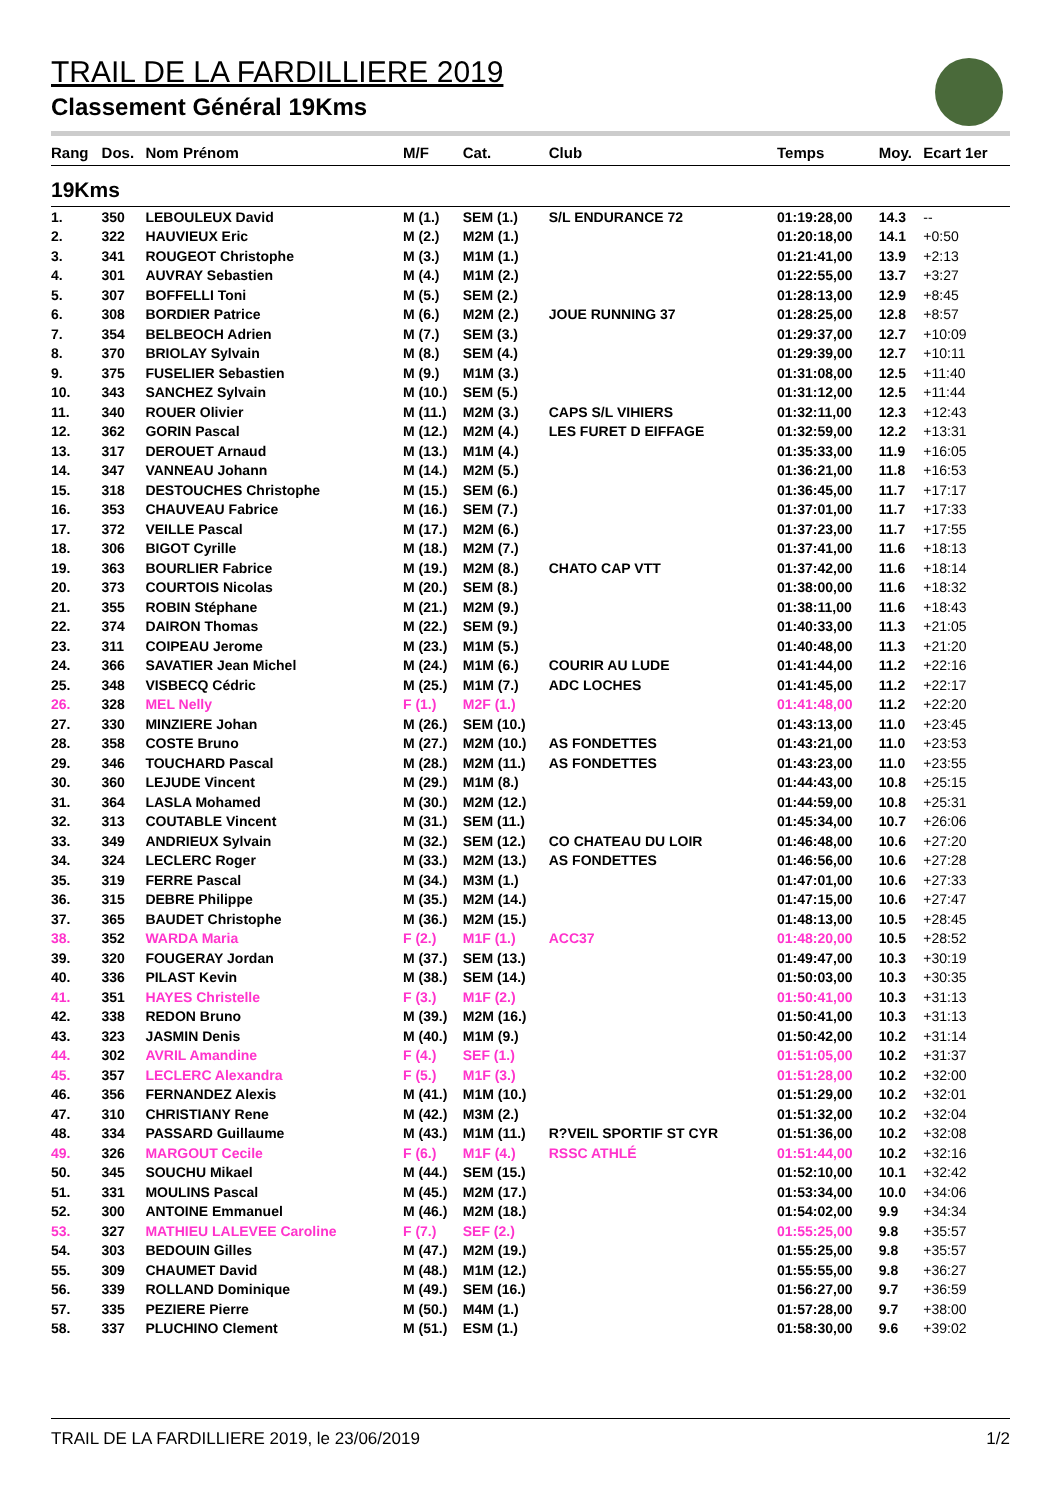TRAIL DE LA FARDILLIERE 2019
Classement Général 19Kms
| Rang | Dos. | Nom Prénom | M/F | Cat. | Club | Temps | Moy. | Ecart 1er |
| --- | --- | --- | --- | --- | --- | --- | --- | --- |
| 19Kms | | | | | | | | |
| 1. | 350 | LEBOULEUX David | M (1.) | SEM (1.) | S/L ENDURANCE 72 | 01:19:28,00 | 14.3 | -- |
| 2. | 322 | HAUVIEUX Eric | M (2.) | M2M (1.) | | 01:20:18,00 | 14.1 | +0:50 |
| 3. | 341 | ROUGEOT Christophe | M (3.) | M1M (1.) | | 01:21:41,00 | 13.9 | +2:13 |
| 4. | 301 | AUVRAY Sebastien | M (4.) | M1M (2.) | | 01:22:55,00 | 13.7 | +3:27 |
| 5. | 307 | BOFFELLI Toni | M (5.) | SEM (2.) | | 01:28:13,00 | 12.9 | +8:45 |
| 6. | 308 | BORDIER Patrice | M (6.) | M2M (2.) | JOUE RUNNING 37 | 01:28:25,00 | 12.8 | +8:57 |
| 7. | 354 | BELBEOCH Adrien | M (7.) | SEM (3.) | | 01:29:37,00 | 12.7 | +10:09 |
| 8. | 370 | BRIOLAY Sylvain | M (8.) | SEM (4.) | | 01:29:39,00 | 12.7 | +10:11 |
| 9. | 375 | FUSELIER Sebastien | M (9.) | M1M (3.) | | 01:31:08,00 | 12.5 | +11:40 |
| 10. | 343 | SANCHEZ Sylvain | M (10.) | SEM (5.) | | 01:31:12,00 | 12.5 | +11:44 |
| 11. | 340 | ROUER Olivier | M (11.) | M2M (3.) | CAPS S/L VIHIERS | 01:32:11,00 | 12.3 | +12:43 |
| 12. | 362 | GORIN Pascal | M (12.) | M2M (4.) | LES FURET D EIFFAGE | 01:32:59,00 | 12.2 | +13:31 |
| 13. | 317 | DEROUET Arnaud | M (13.) | M1M (4.) | | 01:35:33,00 | 11.9 | +16:05 |
| 14. | 347 | VANNEAU Johann | M (14.) | M2M (5.) | | 01:36:21,00 | 11.8 | +16:53 |
| 15. | 318 | DESTOUCHES Christophe | M (15.) | SEM (6.) | | 01:36:45,00 | 11.7 | +17:17 |
| 16. | 353 | CHAUVEAU Fabrice | M (16.) | SEM (7.) | | 01:37:01,00 | 11.7 | +17:33 |
| 17. | 372 | VEILLE Pascal | M (17.) | M2M (6.) | | 01:37:23,00 | 11.7 | +17:55 |
| 18. | 306 | BIGOT Cyrille | M (18.) | M2M (7.) | | 01:37:41,00 | 11.6 | +18:13 |
| 19. | 363 | BOURLIER Fabrice | M (19.) | M2M (8.) | CHATO CAP VTT | 01:37:42,00 | 11.6 | +18:14 |
| 20. | 373 | COURTOIS Nicolas | M (20.) | SEM (8.) | | 01:38:00,00 | 11.6 | +18:32 |
| 21. | 355 | ROBIN Stéphane | M (21.) | M2M (9.) | | 01:38:11,00 | 11.6 | +18:43 |
| 22. | 374 | DAIRON Thomas | M (22.) | SEM (9.) | | 01:40:33,00 | 11.3 | +21:05 |
| 23. | 311 | COIPEAU Jerome | M (23.) | M1M (5.) | | 01:40:48,00 | 11.3 | +21:20 |
| 24. | 366 | SAVATIER Jean Michel | M (24.) | M1M (6.) | COURIR AU LUDE | 01:41:44,00 | 11.2 | +22:16 |
| 25. | 348 | VISBECQ Cédric | M (25.) | M1M (7.) | ADC LOCHES | 01:41:45,00 | 11.2 | +22:17 |
| 26. | 328 | MEL Nelly | F (1.) | M2F (1.) | | 01:41:48,00 | 11.2 | +22:20 |
| 27. | 330 | MINZIERE Johan | M (26.) | SEM (10.) | | 01:43:13,00 | 11.0 | +23:45 |
| 28. | 358 | COSTE Bruno | M (27.) | M2M (10.) | AS FONDETTES | 01:43:21,00 | 11.0 | +23:53 |
| 29. | 346 | TOUCHARD Pascal | M (28.) | M2M (11.) | AS FONDETTES | 01:43:23,00 | 11.0 | +23:55 |
| 30. | 360 | LEJUDE Vincent | M (29.) | M1M (8.) | | 01:44:43,00 | 10.8 | +25:15 |
| 31. | 364 | LASLA Mohamed | M (30.) | M2M (12.) | | 01:44:59,00 | 10.8 | +25:31 |
| 32. | 313 | COUTABLE Vincent | M (31.) | SEM (11.) | | 01:45:34,00 | 10.7 | +26:06 |
| 33. | 349 | ANDRIEUX Sylvain | M (32.) | SEM (12.) | CO CHATEAU DU LOIR | 01:46:48,00 | 10.6 | +27:20 |
| 34. | 324 | LECLERC Roger | M (33.) | M2M (13.) | AS FONDETTES | 01:46:56,00 | 10.6 | +27:28 |
| 35. | 319 | FERRE Pascal | M (34.) | M3M (1.) | | 01:47:01,00 | 10.6 | +27:33 |
| 36. | 315 | DEBRE Philippe | M (35.) | M2M (14.) | | 01:47:15,00 | 10.6 | +27:47 |
| 37. | 365 | BAUDET Christophe | M (36.) | M2M (15.) | | 01:48:13,00 | 10.5 | +28:45 |
| 38. | 352 | WARDA Maria | F (2.) | M1F (1.) | ACC37 | 01:48:20,00 | 10.5 | +28:52 |
| 39. | 320 | FOUGERAY Jordan | M (37.) | SEM (13.) | | 01:49:47,00 | 10.3 | +30:19 |
| 40. | 336 | PILAST Kevin | M (38.) | SEM (14.) | | 01:50:03,00 | 10.3 | +30:35 |
| 41. | 351 | HAYES Christelle | F (3.) | M1F (2.) | | 01:50:41,00 | 10.3 | +31:13 |
| 42. | 338 | REDON Bruno | M (39.) | M2M (16.) | | 01:50:41,00 | 10.3 | +31:13 |
| 43. | 323 | JASMIN Denis | M (40.) | M1M (9.) | | 01:50:42,00 | 10.2 | +31:14 |
| 44. | 302 | AVRIL Amandine | F (4.) | SEF (1.) | | 01:51:05,00 | 10.2 | +31:37 |
| 45. | 357 | LECLERC Alexandra | F (5.) | M1F (3.) | | 01:51:28,00 | 10.2 | +32:00 |
| 46. | 356 | FERNANDEZ Alexis | M (41.) | M1M (10.) | | 01:51:29,00 | 10.2 | +32:01 |
| 47. | 310 | CHRISTIANY Rene | M (42.) | M3M (2.) | | 01:51:32,00 | 10.2 | +32:04 |
| 48. | 334 | PASSARD Guillaume | M (43.) | M1M (11.) | R?VEIL SPORTIF ST CYR | 01:51:36,00 | 10.2 | +32:08 |
| 49. | 326 | MARGOUT Cecile | F (6.) | M1F (4.) | RSSC ATHLÉ | 01:51:44,00 | 10.2 | +32:16 |
| 50. | 345 | SOUCHU Mikael | M (44.) | SEM (15.) | | 01:52:10,00 | 10.1 | +32:42 |
| 51. | 331 | MOULINS Pascal | M (45.) | M2M (17.) | | 01:53:34,00 | 10.0 | +34:06 |
| 52. | 300 | ANTOINE Emmanuel | M (46.) | M2M (18.) | | 01:54:02,00 | 9.9 | +34:34 |
| 53. | 327 | MATHIEU LALEVEE Caroline | F (7.) | SEF (2.) | | 01:55:25,00 | 9.8 | +35:57 |
| 54. | 303 | BEDOUIN Gilles | M (47.) | M2M (19.) | | 01:55:25,00 | 9.8 | +35:57 |
| 55. | 309 | CHAUMET David | M (48.) | M1M (12.) | | 01:55:55,00 | 9.8 | +36:27 |
| 56. | 339 | ROLLAND Dominique | M (49.) | SEM (16.) | | 01:56:27,00 | 9.7 | +36:59 |
| 57. | 335 | PEZIERE Pierre | M (50.) | M4M (1.) | | 01:57:28,00 | 9.7 | +38:00 |
| 58. | 337 | PLUCHINO Clement | M (51.) | ESM (1.) | | 01:58:30,00 | 9.6 | +39:02 |
TRAIL DE LA FARDILLIERE 2019, le 23/06/2019 1/2